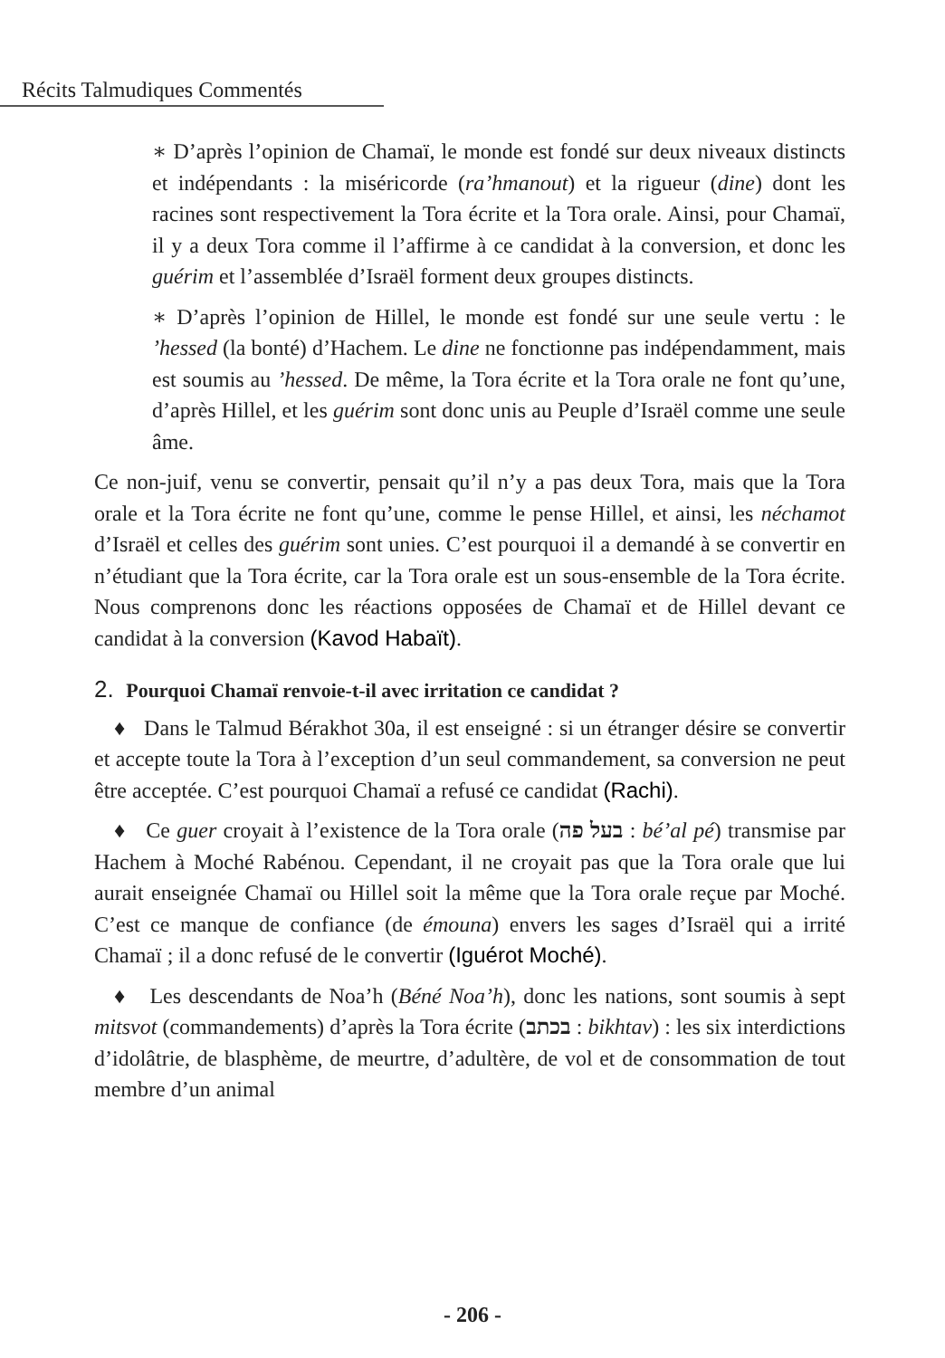Récits Talmudiques Commentés
∗ D’après l’opinion de Chamaï, le monde est fondé sur deux niveaux distincts et indépendants : la miséricorde (ra’hmanout) et la rigueur (dine) dont les racines sont respectivement la Tora écrite et la Tora orale. Ainsi, pour Chamaï, il y a deux Tora comme il l’affirme à ce candidat à la conversion, et donc les guérim et l’assemblée d’Israël forment deux groupes distincts.
∗ D’après l’opinion de Hillel, le monde est fondé sur une seule vertu : le ’hessed (la bonté) d’Hachem. Le dine ne fonctionne pas indépendamment, mais est soumis au ’hessed. De même, la Tora écrite et la Tora orale ne font qu’une, d’après Hillel, et les guérim sont donc unis au Peuple d’Israël comme une seule âme.
Ce non-juif, venu se convertir, pensait qu’il n’y a pas deux Tora, mais que la Tora orale et la Tora écrite ne font qu’une, comme le pense Hillel, et ainsi, les néchamot d’Israël et celles des guérim sont unies. C’est pourquoi il a demandé à se convertir en n’étudiant que la Tora écrite, car la Tora orale est un sous-ensemble de la Tora écrite. Nous comprenons donc les réactions opposées de Chamaï et de Hillel devant ce candidat à la conversion (Kavod Habaït).
2. Pourquoi Chamaï renvoie-t-il avec irritation ce candidat ?
♦ Dans le Talmud Bérakhot 30a, il est enseigné : si un étranger désire se convertir et accepte toute la Tora à l’exception d’un seul commandement, sa conversion ne peut être acceptée. C’est pourquoi Chamaï a refusé ce candidat (Rachi).
♦ Ce guer croyait à l’existence de la Tora orale (בעל פה : bé’al pé) transmise par Hachem à Moché Rabénou. Cependant, il ne croyait pas que la Tora orale que lui aurait enseignée Chamaï ou Hillel soit la même que la Tora orale reçue par Moché. C’est ce manque de confiance (de émouna) envers les sages d’Israël qui a irrité Chamaï ; il a donc refusé de le convertir (Iguérot Moché).
♦ Les descendants de Noa’h (Béné Noa’h), donc les nations, sont soumis à sept mitsvot (commandements) d’après la Tora écrite (בכתב : bikhtav) : les six interdictions d’idolâtrie, de blasphème, de meurtre, d’adultère, de vol et de consommation de tout membre d’un animal
- 206 -